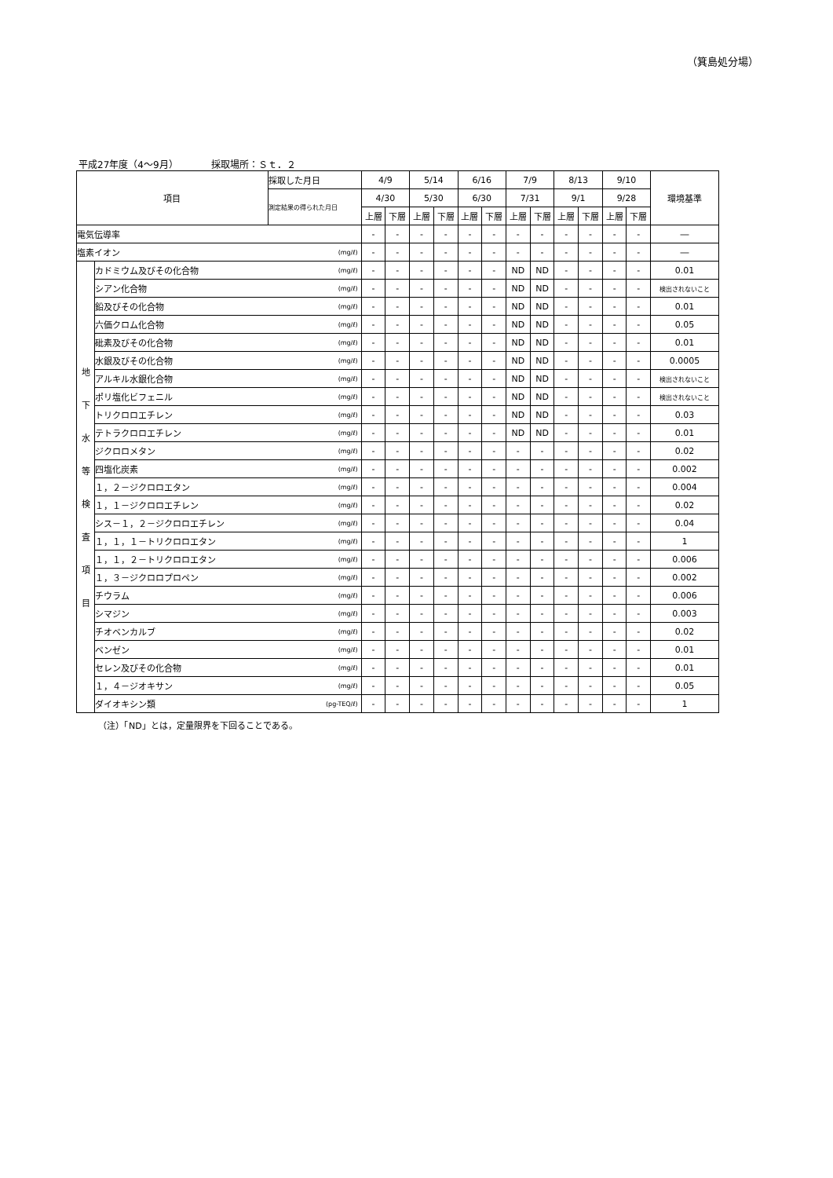（箕島処分場）
平成27年度（4～9月）　　　　採取場所：Ｓｔ．２
| 項目 | | 採取した月日 | | 4/9 | | 5/14 | | 6/16 | | 7/9 | | 8/13 | | 9/10 | | 環境基準 |
| --- | --- | --- | --- | --- | --- | --- | --- | --- | --- | --- | --- | --- | --- | --- | --- | --- |
| | | 測定結果の得られた月日 | | 4/30 | | 5/30 | | 6/30 | | 7/31 | | 9/1 | | 9/28 | | |
| | | | | 上層 | 下層 | 上層 | 下層 | 上層 | 下層 | 上層 | 下層 | 上層 | 下層 | 上層 | 下層 | |
| 電気伝導率 | | | | - | - | - | - | - | - | - | - | - | - | - | - | ― |
| 塩素イオン | | | (mg/ℓ) | - | - | - | - | - | - | - | - | - | - | - | - | ― |
| 地 下 水 等 検 査 項 目 | カドミウム及びその化合物 | | (mg/ℓ) | - | - | - | - | - | - | ND | ND | - | - | - | - | 0.01 |
| | シアン化合物 | | (mg/ℓ) | - | - | - | - | - | - | ND | ND | - | - | - | - | 検出されないこと |
| | 鉛及びその化合物 | | (mg/ℓ) | - | - | - | - | - | - | ND | ND | - | - | - | - | 0.01 |
| | 六価クロム化合物 | | (mg/ℓ) | - | - | - | - | - | - | ND | ND | - | - | - | - | 0.05 |
| | 砒素及びその化合物 | | (mg/ℓ) | - | - | - | - | - | - | ND | ND | - | - | - | - | 0.01 |
| | 水銀及びその化合物 | | (mg/ℓ) | - | - | - | - | - | - | ND | ND | - | - | - | - | 0.0005 |
| | アルキル水銀化合物 | | (mg/ℓ) | - | - | - | - | - | - | ND | ND | - | - | - | - | 検出されないこと |
| | ポリ塩化ビフェニル | | (mg/ℓ) | - | - | - | - | - | - | ND | ND | - | - | - | - | 検出されないこと |
| | トリクロロエチレン | | (mg/ℓ) | - | - | - | - | - | - | ND | ND | - | - | - | - | 0.03 |
| | テトラクロロエチレン | | (mg/ℓ) | - | - | - | - | - | - | ND | ND | - | - | - | - | 0.01 |
| | ジクロロメタン | | (mg/ℓ) | - | - | - | - | - | - | - | - | - | - | - | - | 0.02 |
| | 四塩化炭素 | | (mg/ℓ) | - | - | - | - | - | - | - | - | - | - | - | - | 0.002 |
| | １，２－ジクロロエタン | | (mg/ℓ) | - | - | - | - | - | - | - | - | - | - | - | - | 0.004 |
| | １，１－ジクロロエチレン | | (mg/ℓ) | - | - | - | - | - | - | - | - | - | - | - | - | 0.02 |
| | シス－１，２－ジクロロエチレン | | (mg/ℓ) | - | - | - | - | - | - | - | - | - | - | - | - | 0.04 |
| | １，１，１－トリクロロエタン | | (mg/ℓ) | - | - | - | - | - | - | - | - | - | - | - | - | 1 |
| | １，１，２－トリクロロエタン | | (mg/ℓ) | - | - | - | - | - | - | - | - | - | - | - | - | 0.006 |
| | １，３－ジクロロプロペン | | (mg/ℓ) | - | - | - | - | - | - | - | - | - | - | - | - | 0.002 |
| | チウラム | | (mg/ℓ) | - | - | - | - | - | - | - | - | - | - | - | - | 0.006 |
| | シマジン | | (mg/ℓ) | - | - | - | - | - | - | - | - | - | - | - | - | 0.003 |
| | チオベンカルブ | | (mg/ℓ) | - | - | - | - | - | - | - | - | - | - | - | - | 0.02 |
| | ベンゼン | | (mg/ℓ) | - | - | - | - | - | - | - | - | - | - | - | - | 0.01 |
| | セレン及びその化合物 | | (mg/ℓ) | - | - | - | - | - | - | - | - | - | - | - | - | 0.01 |
| | １，４－ジオキサン | | (mg/ℓ) | - | - | - | - | - | - | - | - | - | - | - | - | 0.05 |
| | ダイオキシン類 | | (pg-TEQ/ℓ) | - | - | - | - | - | - | - | - | - | - | - | - | 1 |
（注）「ND」とは，定量限界を下回ることである。